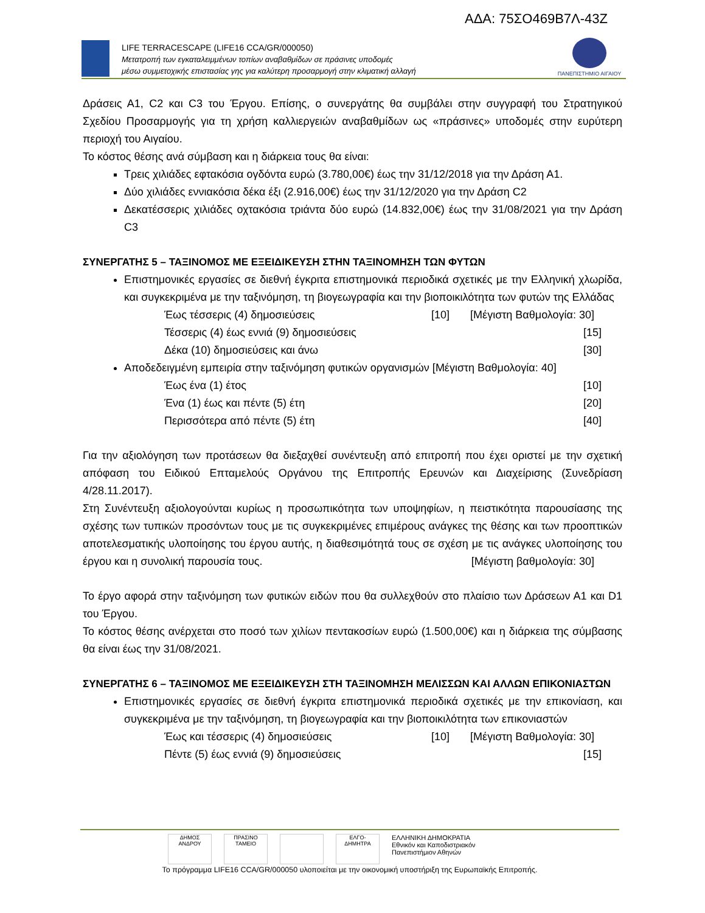ΑΔΑ: 75ΣΟ469Β7Λ-43Ζ
LIFE TERRACESCAPE (LIFE16 CCA/GR/000050)
Μετατροπή των εγκαταλειμμένων τοπίων αναβαθμίδων σε πράσινες υποδομές
μέσω συμμετοχικής επιστασίας γης για καλύτερη προσαρμογή στην κλιματική αλλαγή
ΠΑΝΕΠΙΣΤΗΜΙΟ ΑΙΓΑΙΟΥ
Δράσεις Α1, C2 και C3 του Έργου. Επίσης, ο συνεργάτης θα συμβάλει στην συγγραφή του Στρατηγικού Σχεδίου Προσαρμογής για τη χρήση καλλιεργειών αναβαθμίδων ως «πράσινες» υποδομές στην ευρύτερη περιοχή του Αιγαίου.
Το κόστος θέσης ανά σύμβαση και η διάρκεια τους θα είναι:
Τρεις χιλιάδες εφτακόσια ογδόντα ευρώ (3.780,00€) έως την 31/12/2018 για την Δράση Α1.
Δύο χιλιάδες εννιακόσια δέκα έξι (2.916,00€) έως την 31/12/2020 για την Δράση C2
Δεκατέσσερις χιλιάδες οχτακόσια τριάντα δύο ευρώ (14.832,00€) έως την 31/08/2021 για την Δράση C3
ΣΥΝΕΡΓΑΤΗΣ 5 – ΤΑΞΙΝΟΜΟΣ ΜΕ ΕΞΕΙΔΙΚΕΥΣΗ ΣΤΗΝ ΤΑΞΙΝΟΜΗΣΗ ΤΩΝ ΦΥΤΩΝ
Επιστημονικές εργασίες σε διεθνή έγκριτα επιστημονικά περιοδικά σχετικές με την Ελληνική χλωρίδα, και συγκεκριμένα με την ταξινόμηση, τη βιογεωγραφία και την βιοποικιλότητα των φυτών της Ελλάδας [Μέγιστη Βαθμολογία: 30]
Έως τέσσερις (4) δημοσιεύσεις [10]
Τέσσερις (4) έως εννιά (9) δημοσιεύσεις [15]
Δέκα (10) δημοσιεύσεις και άνω [30]
Αποδεδειγμένη εμπειρία στην ταξινόμηση φυτικών οργανισμών [Μέγιστη Βαθμολογία: 40]
Έως ένα (1) έτος [10]
Ένα (1) έως και πέντε (5) έτη [20]
Περισσότερα από πέντε (5) έτη [40]
Για την αξιολόγηση των προτάσεων θα διεξαχθεί συνέντευξη από επιτροπή που έχει οριστεί με την σχετική απόφαση του Ειδικού Επταμελούς Οργάνου της Επιτροπής Ερευνών και Διαχείρισης (Συνεδρίαση 4/28.11.2017).
Στη Συνέντευξη αξιολογούνται κυρίως η προσωπικότητα των υποψηφίων, η πειστικότητα παρουσίασης της σχέσης των τυπικών προσόντων τους με τις συγκεκριμένες επιμέρους ανάγκες της θέσης και των προοπτικών αποτελεσματικής υλοποίησης του έργου αυτής, η διαθεσιμότητά τους σε σχέση με τις ανάγκες υλοποίησης του έργου και η συνολική παρουσία τους. [Μέγιστη βαθμολογία: 30]
Το έργο αφορά στην ταξινόμηση των φυτικών ειδών που θα συλλεχθούν στο πλαίσιο των Δράσεων Α1 και D1 του Έργου.
Το κόστος θέσης ανέρχεται στο ποσό των χιλίων πεντακοσίων ευρώ (1.500,00€) και η διάρκεια της σύμβασης θα είναι έως την 31/08/2021.
ΣΥΝΕΡΓΑΤΗΣ 6 – ΤΑΞΙΝΟΜΟΣ ΜΕ ΕΞΕΙΔΙΚΕΥΣΗ ΣΤΗ ΤΑΞΙΝΟΜΗΣΗ ΜΕΛΙΣΣΩΝ ΚΑΙ ΑΛΛΩΝ ΕΠΙΚΟΝΙΑΣΤΩΝ
Επιστημονικές εργασίες σε διεθνή έγκριτα επιστημονικά περιοδικά σχετικές με την επικονίαση, και συγκεκριμένα με την ταξινόμηση, τη βιογεωγραφία και την βιοποικιλότητα των επικονιαστών [Μέγιστη Βαθμολογία: 30]
Έως και τέσσερις (4) δημοσιεύσεις [10]
Πέντε (5) έως εννιά (9) δημοσιεύσεις [15]
ΔΗΜΟΣ ΑΝΔΡΟΥ ΠΡΑΣΙΝΟ ΤΑΜΕΙΟ ΕΛΓΟ-ΔΗΜΗΤΡΑ ΕΛΛΗΝΙΚΗ ΔΗΜΟΚΡΑΤΙΑ
Εθνικόν και Καποδιστριακόν
Πανεπιστήμιον Αθηνών
Το πρόγραμμα LIFE16 CCA/GR/000050 υλοποιείται με την οικονομική υποστήριξη της Ευρωπαϊκής Επιτροπής.